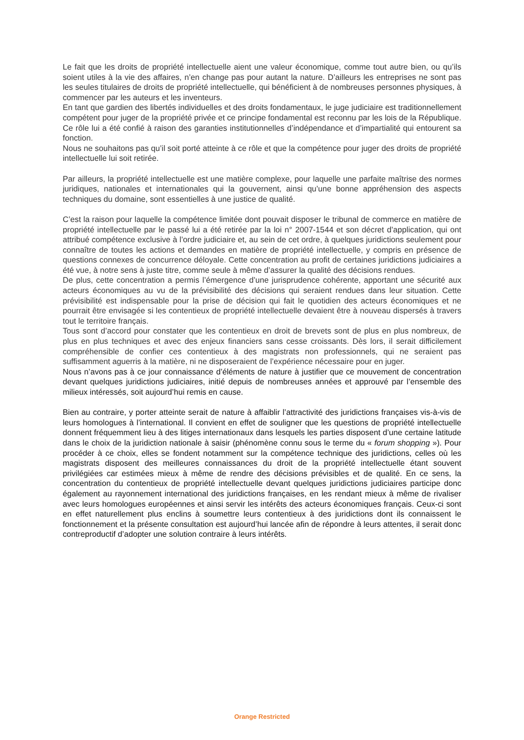Le fait que les droits de propriété intellectuelle aient une valeur économique, comme tout autre bien, ou qu’ils soient utiles à la vie des affaires, n’en change pas pour autant la nature. D’ailleurs les entreprises ne sont pas les seules titulaires de droits de propriété intellectuelle, qui bénéficient à de nombreuses personnes physiques, à commencer par les auteurs et les inventeurs.
En tant que gardien des libertés individuelles et des droits fondamentaux, le juge judiciaire est traditionnellement compétent pour juger de la propriété privée et ce principe fondamental est reconnu par les lois de la République. Ce rôle lui a été confié à raison des garanties institutionnelles d’indépendance et d’impartialité qui entourent sa fonction.
Nous ne souhaitons pas qu’il soit porté atteinte à ce rôle et que la compétence pour juger des droits de propriété intellectuelle lui soit retirée.
Par ailleurs, la propriété intellectuelle est une matière complexe, pour laquelle une parfaite maîtrise des normes juridiques, nationales et internationales qui la gouvernent, ainsi qu’une bonne appréhension des aspects techniques du domaine, sont essentielles à une justice de qualité.
C’est la raison pour laquelle la compétence limitée dont pouvait disposer le tribunal de commerce en matière de propriété intellectuelle par le passé lui a été retirée par la loi n° 2007-1544 et son décret d’application, qui ont attribué compétence exclusive à l’ordre judiciaire et, au sein de cet ordre, à quelques juridictions seulement pour connaître de toutes les actions et demandes en matière de propriété intellectuelle, y compris en présence de questions connexes de concurrence déloyale. Cette concentration au profit de certaines juridictions judiciaires a été vue, à notre sens à juste titre, comme seule à même d’assurer la qualité des décisions rendues.
De plus, cette concentration a permis l’émergence d’une jurisprudence cohérente, apportant une sécurité aux acteurs économiques au vu de la prévisibilité des décisions qui seraient rendues dans leur situation. Cette prévisibilité est indispensable pour la prise de décision qui fait le quotidien des acteurs économiques et ne pourrait être envisagée si les contentieux de propriété intellectuelle devaient être à nouveau dispersés à travers tout le territoire français.
Tous sont d’accord pour constater que les contentieux en droit de brevets sont de plus en plus nombreux, de plus en plus techniques et avec des enjeux financiers sans cesse croissants. Dès lors, il serait difficilement compréhensible de confier ces contentieux à des magistrats non professionnels, qui ne seraient pas suffisamment aguerris à la matière, ni ne disposeraient de l’expérience nécessaire pour en juger.
Nous n’avons pas à ce jour connaissance d’éléments de nature à justifier que ce mouvement de concentration devant quelques juridictions judiciaires, initié depuis de nombreuses années et approuvé par l’ensemble des milieux intéressés, soit aujourd’hui remis en cause.
Bien au contraire, y porter atteinte serait de nature à affaiblir l’attractivité des juridictions françaises vis-à-vis de leurs homologues à l’international. Il convient en effet de souligner que les questions de propriété intellectuelle donnent fréquemment lieu à des litiges internationaux dans lesquels les parties disposent d’une certaine latitude dans le choix de la juridiction nationale à saisir (phénomène connu sous le terme du « forum shopping »). Pour procéder à ce choix, elles se fondent notamment sur la compétence technique des juridictions, celles où les magistrats disposent des meilleures connaissances du droit de la propriété intellectuelle étant souvent privilégiées car estimées mieux à même de rendre des décisions prévisibles et de qualité. En ce sens, la concentration du contentieux de propriété intellectuelle devant quelques juridictions judiciaires participe donc également au rayonnement international des juridictions françaises, en les rendant mieux à même de rivaliser avec leurs homologues européennes et ainsi servir les intérêts des acteurs économiques français. Ceux-ci sont en effet naturellement plus enclins à soumettre leurs contentieux à des juridictions dont ils connaissent le fonctionnement et la présente consultation est aujourd’hui lancée afin de répondre à leurs attentes, il serait donc contreproductif d’adopter une solution contraire à leurs intérêts.
Orange Restricted